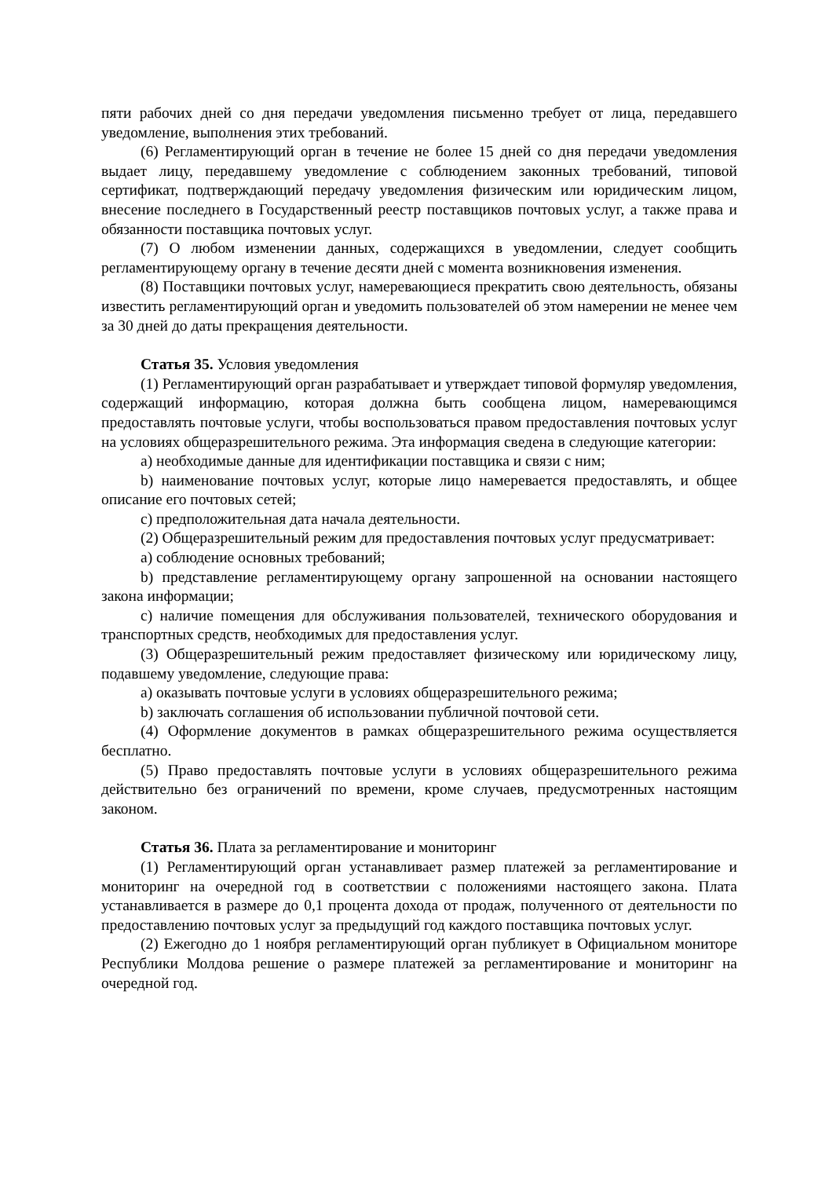пяти рабочих дней со дня передачи уведомления письменно требует от лица, передавшего уведомление, выполнения этих требований.
(6) Регламентирующий орган в течение не более 15 дней со дня передачи уведомления выдает лицу, передавшему уведомление с соблюдением законных требований, типовой сертификат, подтверждающий передачу уведомления физическим или юридическим лицом, внесение последнего в Государственный реестр поставщиков почтовых услуг, а также права и обязанности поставщика почтовых услуг.
(7) О любом изменении данных, содержащихся в уведомлении, следует сообщить регламентирующему органу в течение десяти дней с момента возникновения изменения.
(8) Поставщики почтовых услуг, намеревающиеся прекратить свою деятельность, обязаны известить регламентирующий орган и уведомить пользователей об этом намерении не менее чем за 30 дней до даты прекращения деятельности.
Статья 35. Условия уведомления
(1) Регламентирующий орган разрабатывает и утверждает типовой формуляр уведомления, содержащий информацию, которая должна быть сообщена лицом, намеревающимся предоставлять почтовые услуги, чтобы воспользоваться правом предоставления почтовых услуг на условиях общеразрешительного режима. Эта информация сведена в следующие категории:
a) необходимые данные для идентификации поставщика и связи с ним;
b) наименование почтовых услуг, которые лицо намеревается предоставлять, и общее описание его почтовых сетей;
c) предположительная дата начала деятельности.
(2) Общеразрешительный режим для предоставления почтовых услуг предусматривает:
a) соблюдение основных требований;
b) представление регламентирующему органу запрошенной на основании настоящего закона информации;
c) наличие помещения для обслуживания пользователей, технического оборудования и транспортных средств, необходимых для предоставления услуг.
(3) Общеразрешительный режим предоставляет физическому или юридическому лицу, подавшему уведомление, следующие права:
a) оказывать почтовые услуги в условиях общеразрешительного режима;
b) заключать соглашения об использовании публичной почтовой сети.
(4) Оформление документов в рамках общеразрешительного режима осуществляется бесплатно.
(5) Право предоставлять почтовые услуги в условиях общеразрешительного режима действительно без ограничений по времени, кроме случаев, предусмотренных настоящим законом.
Статья 36. Плата за регламентирование и мониторинг
(1) Регламентирующий орган устанавливает размер платежей за регламентирование и мониторинг на очередной год в соответствии с положениями настоящего закона. Плата устанавливается в размере до 0,1 процента дохода от продаж, полученного от деятельности по предоставлению почтовых услуг за предыдущий год каждого поставщика почтовых услуг.
(2) Ежегодно до 1 ноября регламентирующий орган публикует в Официальном мониторе Республики Молдова решение о размере платежей за регламентирование и мониторинг на очередной год.